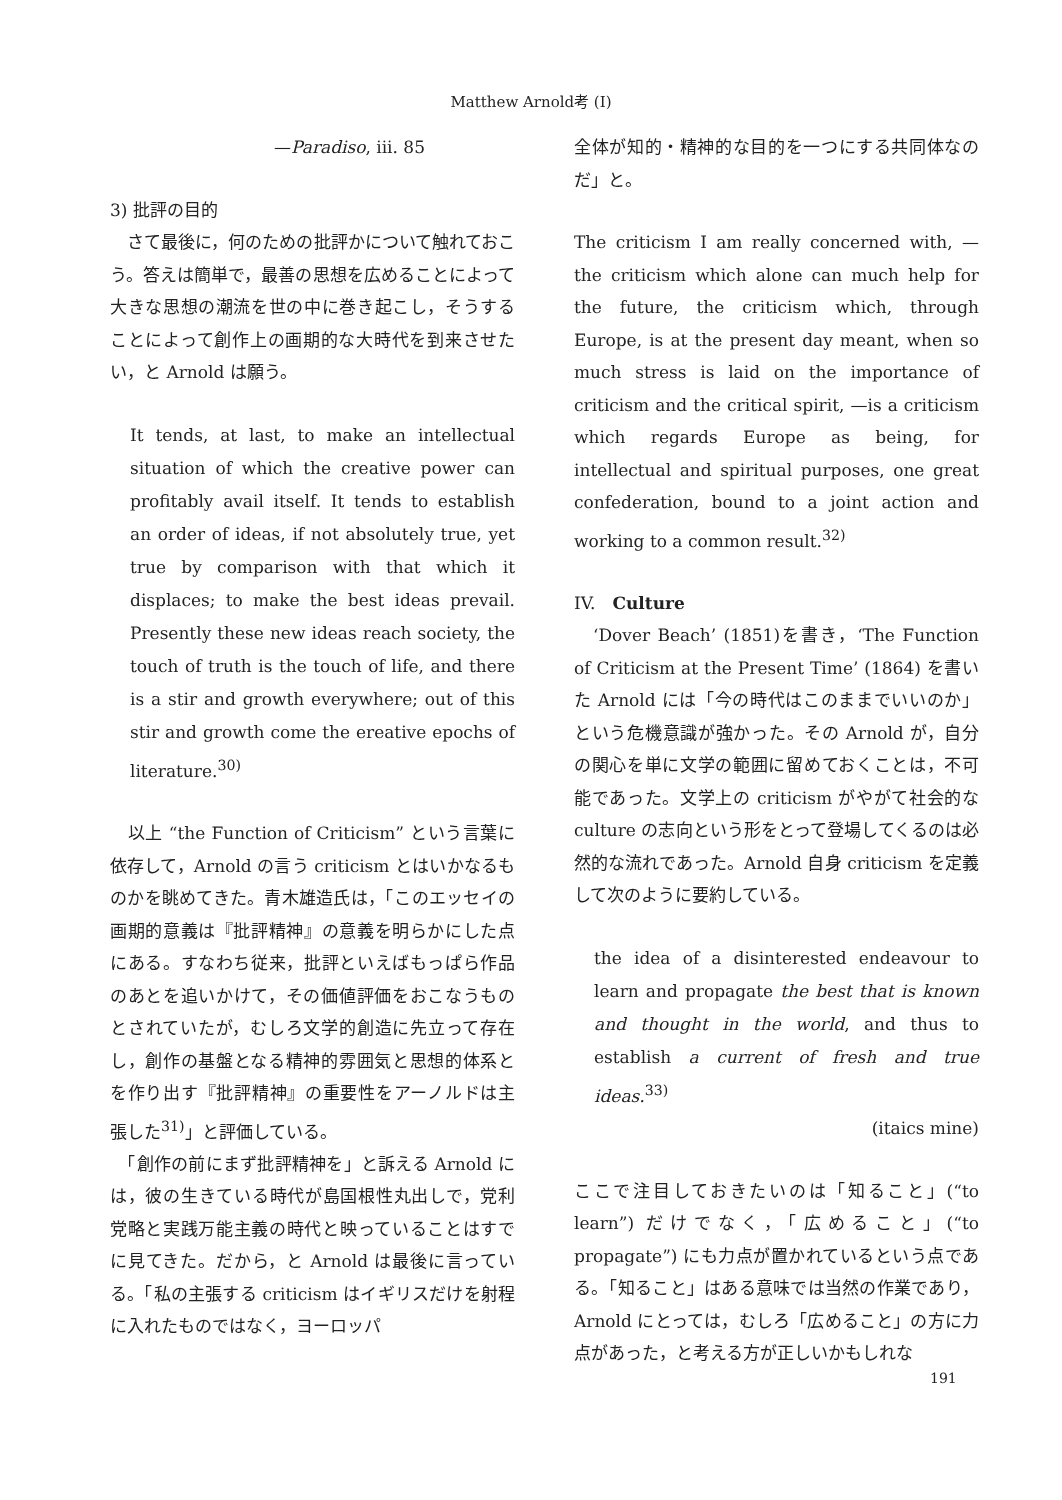Matthew Arnold考 (I)
—Paradiso, iii. 85
3) 批評の目的
　さて最後に，何のための批評かについて触れておこう。答えは簡単で，最善の思想を広めることによって大きな思想の潮流を世の中に巻き起こし，そうすることによって創作上の画期的な大時代を到来させたい，と Arnold は願う。
It tends, at last, to make an intellectual situation of which the creative power can profitably avail itself. It tends to establish an order of ideas, if not absolutely true, yet true by comparison with that which it displaces; to make the best ideas prevail. Presently these new ideas reach society, the touch of truth is the touch of life, and there is a stir and growth everywhere; out of this stir and growth come the ereative epochs of literature.<sup>30)</sup>
　以上 “the Function of Criticism” という言葉に依存して，Arnold の言う criticism とはいかなるものかを眺めてきた。青木雄造氏は，「このエッセイの画期的意義は『批評精神』の意義を明らかにした点にある。すなわち従来，批評といえばもっぱら作品のあとを追いかけて，その価値評価をおこなうものとされていたが，むしろ文学的創造に先立って存在し，創作の基盤となる精神的雰囲気と思想的体系とを作り出す『批評精神』の重要性をアーノルドは主張した<sup>31)</sup>」と評価している。
　「創作の前にまず批評精神を」と訴える Arnold には，彼の生きている時代が島国根性丸出しで，党利党略と実践万能主義の時代と映っていることはすでに見てきた。だから，と Arnold は最後に言っている。「私の主張する criticism はイギリスだけを射程に入れたものではなく，ヨーロッパ
全体が知的・精神的な目的を一つにする共同体なのだ」と。
The criticism I am really concerned with, —the criticism which alone can much help for the future, the criticism which, through Europe, is at the present day meant, when so much stress is laid on the importance of criticism and the critical spirit, —is a criticism which regards Europe as being, for intellectual and spiritual purposes, one great confederation, bound to a joint action and working to a common result.<sup>32)</sup>
IV.　Culture
　‘Dover Beach’ (1851)を書き，‘The Function of Criticism at the Present Time’ (1864) を書いた Arnold には「今の時代はこのままでいいのか」という危機意識が強かった。その Arnold が，自分の関心を単に文学の範囲に留めておくことは，不可能であった。文学上の criticism がやがて社会的な culture の志向という形をとって登場してくるのは必然的な流れであった。Arnold 自身 criticism を定義して次のように要約している。
the idea of a disinterested endeavour to learn and propagate the best that is known and thought in the world, and thus to establish a current of fresh and true ideas.<sup>33)</sup>
(itaics mine)
ここで注目しておきたいのは「知ること」(“to learn”) だけでなく，「広めること」(“to propagate”) にも力点が置かれているという点である。「知ること」はある意味では当然の作業であり，Arnold にとっては，むしろ「広めること」の方に力点があった，と考える方が正しいかもしれな
191